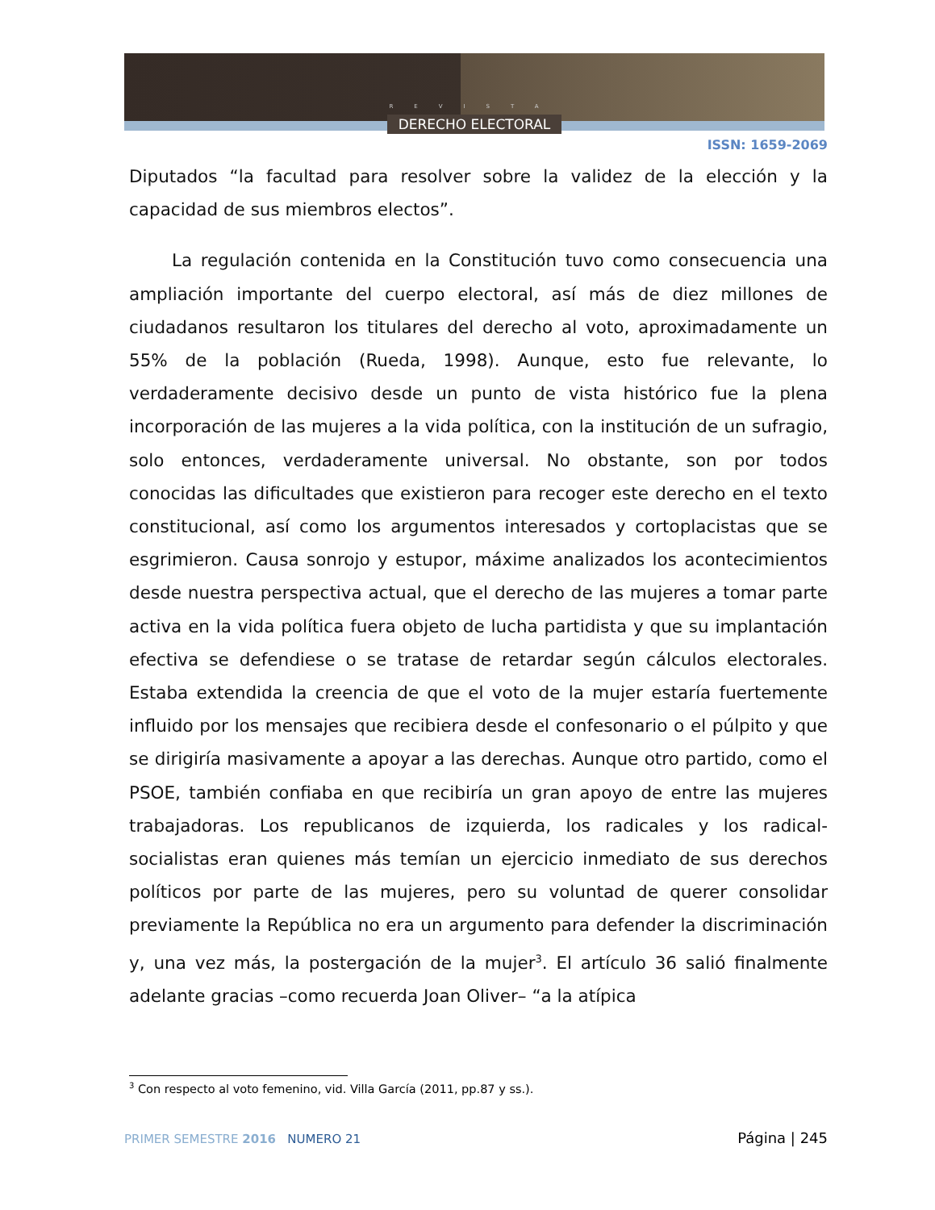REVISTA
DERECHO ELECTORAL
ISSN: 1659-2069
Diputados “la facultad para resolver sobre la validez de la elección y la capacidad de sus miembros electos”.
La regulación contenida en la Constitución tuvo como consecuencia una ampliación importante del cuerpo electoral, así más de diez millones de ciudadanos resultaron los titulares del derecho al voto, aproximadamente un 55% de la población (Rueda, 1998). Aunque, esto fue relevante, lo verdaderamente decisivo desde un punto de vista histórico fue la plena incorporación de las mujeres a la vida política, con la institución de un sufragio, solo entonces, verdaderamente universal. No obstante, son por todos conocidas las dificultades que existieron para recoger este derecho en el texto constitucional, así como los argumentos interesados y cortoplacistas que se esgrimieron. Causa sonrojo y estupor, máxime analizados los acontecimientos desde nuestra perspectiva actual, que el derecho de las mujeres a tomar parte activa en la vida política fuera objeto de lucha partidista y que su implantación efectiva se defendiese o se tratase de retardar según cálculos electorales. Estaba extendida la creencia de que el voto de la mujer estaría fuertemente influido por los mensajes que recibiera desde el confesonario o el púlpito y que se dirigiría masivamente a apoyar a las derechas. Aunque otro partido, como el PSOE, también confiaba en que recibiría un gran apoyo de entre las mujeres trabajadoras. Los republicanos de izquierda, los radicales y los radical-socialistas eran quienes más temían un ejercicio inmediato de sus derechos políticos por parte de las mujeres, pero su voluntad de querer consolidar previamente la República no era un argumento para defender la discriminación y, una vez más, la postergación de la mujer<sup>3</sup>. El artículo 36 salió finalmente adelante gracias –como recuerda Joan Oliver– “a la atípica
<sup>3</sup> Con respecto al voto femenino, vid. Villa García (2011, pp.87 y ss.).
PRIMER SEMESTRE 2016 NUMERO 21
Página | 245